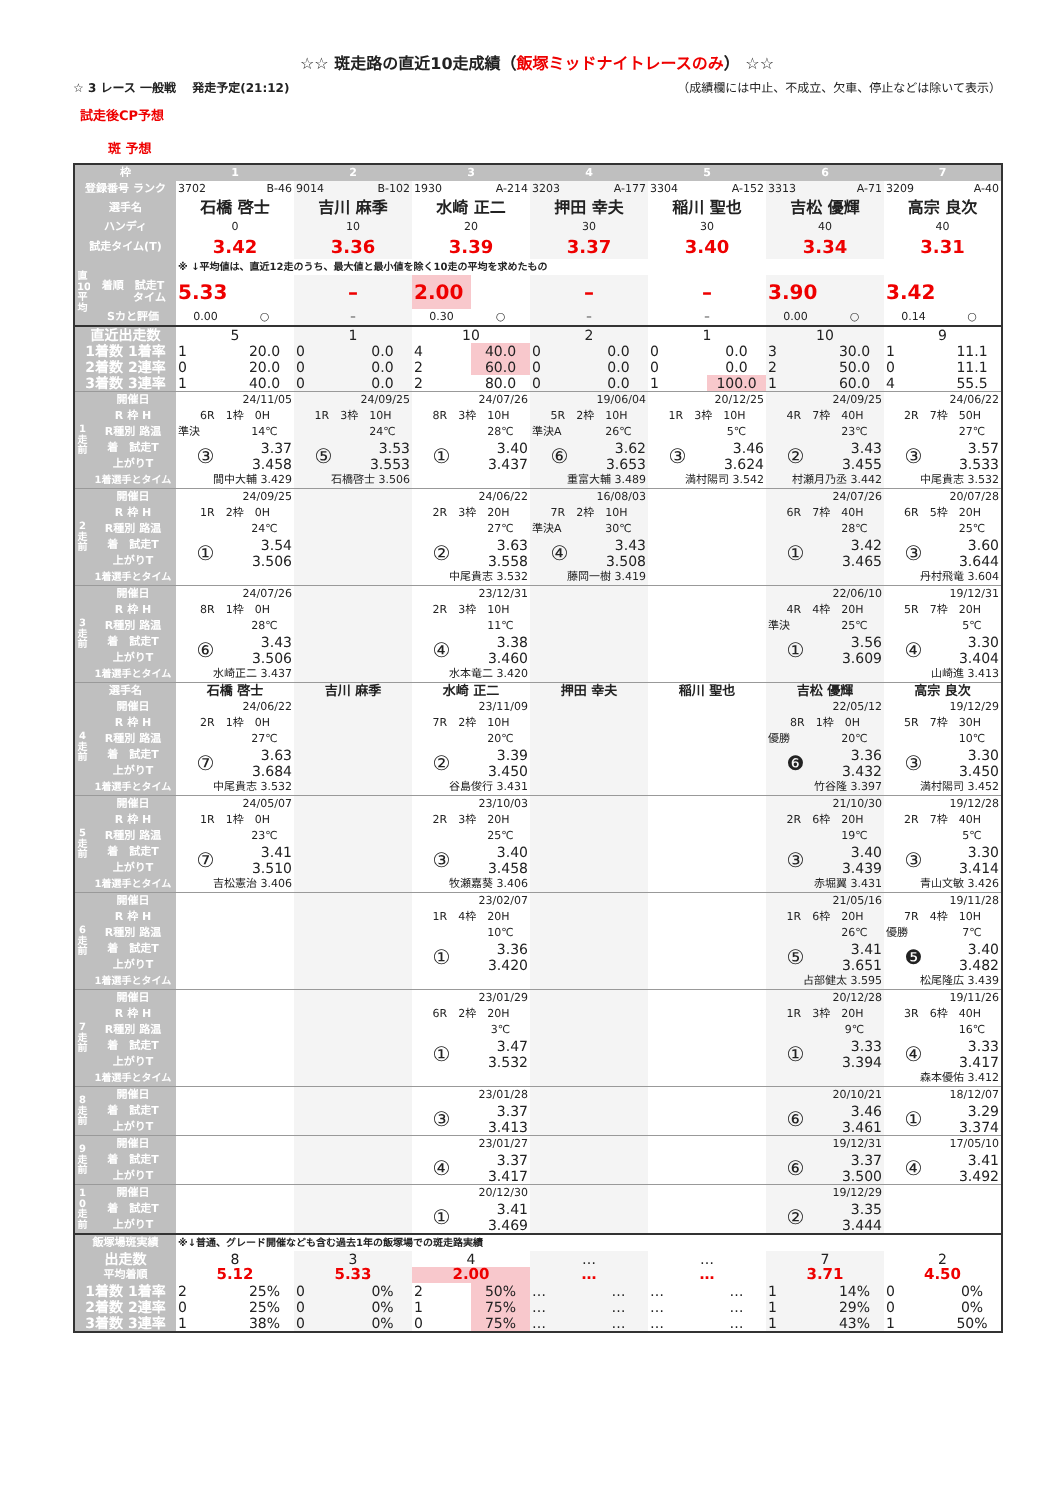☆☆ 斑走路の直近10走成績（飯塚ミッドナイトレースのみ） ☆☆
☆ 3 レース 一般戦　 発走予定(21:12) （成績欄には中止、不成立、欠車、停止などは除いて表示）
試走後CP予想
斑 予想
| 枠 | | 1 | | 2 | | 3 | | 4 | | 5 | | 6 | | 7 | |
| 登録番号 ランク | | 3702 | B-46 | 9014 | B-102 | 1930 | A-214 | 3203 | A-177 | 3304 | A-152 | 3313 | A-71 | 3209 | A-40 |
| 選手名 | | 石橋 啓士 | | 吉川 麻季 | | 水崎 正二 | | 押田 幸夫 | | 稲川 聖也 | | 吉松 優輝 | | 高宗 良次 | |
| ハンディ | | 0 | | 10 | | 20 | | 30 | | 30 | | 40 | | 40 | |
| 試走タイム(T) | | 3.42 | | 3.36 | | 3.39 | | 3.37 | | 3.40 | | 3.34 | | 3.31 | |
| 直 10 平 均 | | ※ ↓平均値は、直近12走のうち、最大値と最小値を除く10走の平均を求めたもの | | | | | | | | | | | | | |
| | 着順 試走T タイム | 5.33 | | – | | 2.00 | | – | | – | | 3.90 | | 3.42 | |
| | Sカと評価 | 0.00 | ○ | – | | 0.30 | ○ | – | | – | | 0.00 | ○ | 0.14 | ○ |
| 直近出走数 | | 5 | | 1 | | 10 | | 2 | | 1 | | 10 | | 9 | |
| 1着数 1着率 | | 1 | 20.0 | 0 | 0.0 | 4 | 40.0 | 0 | 0.0 | 0 | 0.0 | 3 | 30.0 | 1 | 11.1 |
| 2着数 2連率 | | 0 | 20.0 | 0 | 0.0 | 2 | 60.0 | 0 | 0.0 | 0 | 0.0 | 2 | 50.0 | 0 | 11.1 |
| 3着数 3連率 | | 1 | 40.0 | 0 | 0.0 | 2 | 80.0 | 0 | 0.0 | 1 | 100.0 | 1 | 60.0 | 4 | 55.5 |
| 1 走 前 | 開催日 | 24/11/05 | | 24/09/25 | | 24/07/26 | | 19/06/04 | | 20/12/25 | | 24/09/25 | | 24/06/22 | |
| | R 枠 H | 6R 1枠 0H | | 1R 3枠 10H | | 8R 3枠 10H | | 5R 2枠 10H | | 1R 3枠 10H | | 4R 7枠 40H | | 2R 7枠 50H | |
| | R種別 路温 | 準決 | 14℃ | | 24℃ | | 28℃ | 準決A | 26℃ | | 5℃ | | 23℃ | | 27℃ |
| | 着 試走T | ③ | 3.37 | ⑤ | 3.53 | ① | 3.40 | ⑥ | 3.62 | ③ | 3.46 | ② | 3.43 | ③ | 3.57 |
| | 上がりT | | 3.458 | | 3.553 | | 3.437 | | 3.653 | | 3.624 | | 3.455 | | 3.533 |
| | 1着選手とタイム | 間中大輔 3.429 | | 石橋啓士 3.506 | | | | 重富大輔 3.489 | | 満村陽司 3.542 | | 村瀬月乃丞 3.442 | | 中尾貴志 3.532 | |
| 2 走 前 | 開催日 | 24/09/25 | | | | 24/06/22 | | 16/08/03 | | | | 24/07/26 | | 20/07/28 | |
| | R 枠 H | 1R 2枠 0H | | | | 2R 3枠 20H | | 7R 2枠 10H | | | | 6R 7枠 40H | | 6R 5枠 20H | |
| | R種別 路温 | | 24℃ | | | | 27℃ | 準決A | 30℃ | | | | 28℃ | | 25℃ |
| | 着 試走T | ① | 3.54 | | | ② | 3.63 | ④ | 3.43 | | | ① | 3.42 | ③ | 3.60 |
| | 上がりT | | 3.506 | | | | 3.558 | | 3.508 | | | | 3.465 | | 3.644 |
| | 1着選手とタイム | | | | | 中尾貴志 3.532 | | 藤岡一樹 3.419 | | | | | | 丹村飛竜 3.604 | |
| 3 走 前 | 開催日 | 24/07/26 | | | | 23/12/31 | | | | | | 22/06/10 | | 19/12/31 | |
| | R 枠 H | 8R 1枠 0H | | | | 2R 3枠 10H | | | | | | 4R 4枠 20H | | 5R 7枠 20H | |
| | R種別 路温 | | 28℃ | | | | 11℃ | | | | | 準決 | 25℃ | | 5℃ |
| | 着 試走T | ⑥ | 3.43 | | | ④ | 3.38 | | | | | ① | 3.56 | ④ | 3.30 |
| | 上がりT | | 3.506 | | | | 3.460 | | | | | | 3.609 | | 3.404 |
| | 1着選手とタイム | 水崎正二 3.437 | | | | 水本竜二 3.420 | | | | | | | | 山崎進 3.413 | |
| 選手名 | | 石橋 啓士 | | 吉川 麻季 | | 水崎 正二 | | 押田 幸夫 | | 稲川 聖也 | | 吉松 優輝 | | 高宗 良次 | |
| 4 走 前 | 開催日 | 24/06/22 | | | | 23/11/09 | | | | | | 22/05/12 | | 19/12/29 | |
| | R 枠 H | 2R 1枠 0H | | | | 7R 2枠 10H | | | | | | 8R 1枠 0H | | 5R 7枠 30H | |
| | R種別 路温 | | 27℃ | | | | 20℃ | | | | | 優勝 | 20℃ | | 10℃ |
| | 着 試走T | ⑦ | 3.63 | | | ② | 3.39 | | | | | ❻ | 3.36 | ③ | 3.30 |
| | 上がりT | | 3.684 | | | | 3.450 | | | | | | 3.432 | | 3.450 |
| | 1着選手とタイム | 中尾貴志 3.532 | | | | 谷島俊行 3.431 | | | | | | 竹谷隆 3.397 | | 満村陽司 3.452 | |
| 5 走 前 | 開催日 | 24/05/07 | | | | 23/10/03 | | | | | | 21/10/30 | | 19/12/28 | |
| | R 枠 H | 1R 1枠 0H | | | | 2R 3枠 20H | | | | | | 2R 6枠 20H | | 2R 7枠 40H | |
| | R種別 路温 | | 23℃ | | | | 25℃ | | | | | | 19℃ | | 5℃ |
| | 着 試走T | ⑦ | 3.41 | | | ③ | 3.40 | | | | | ③ | 3.40 | ③ | 3.30 |
| | 上がりT | | 3.510 | | | | 3.458 | | | | | | 3.439 | | 3.414 |
| | 1着選手とタイム | 吉松憲治 3.406 | | | | 牧瀬嘉葵 3.406 | | | | | | 赤堀翼 3.431 | | 青山文敏 3.426 | |
| 6 走 前 | 開催日 | | | | | 23/02/07 | | | | | | 21/05/16 | | 19/11/28 | |
| | R 枠 H | | | | | 1R 4枠 20H | | | | | | 1R 6枠 20H | | 7R 4枠 10H | |
| | R種別 路温 | | | | | | 10℃ | | | | | | 26℃ | 優勝 | 7℃ |
| | 着 試走T | | | | | ① | 3.36 | | | | | ⑤ | 3.41 | ❺ | 3.40 |
| | 上がりT | | | | | | 3.420 | | | | | | 3.651 | | 3.482 |
| | 1着選手とタイム | | | | | | | | | | | 占部健太 3.595 | | 松尾隆広 3.439 | |
| 7 走 前 | 開催日 | | | | | 23/01/29 | | | | | | 20/12/28 | | 19/11/26 | |
| | R 枠 H | | | | | 6R 2枠 20H | | | | | | 1R 3枠 20H | | 3R 6枠 40H | |
| | R種別 路温 | | | | | | 3℃ | | | | | | 9℃ | | 16℃ |
| | 着 試走T | | | | | ① | 3.47 | | | | | ① | 3.33 | ④ | 3.33 |
| | 上がりT | | | | | | 3.532 | | | | | | 3.394 | | 3.417 |
| | 1着選手とタイム | | | | | | | | | | | | | 森本優佑 3.412 | |
| 8 走 前 | 開催日 | | | | | 23/01/28 | | | | | | 20/10/21 | | 18/12/07 | |
| | 着 試走T | | | | | ③ | 3.37 | | | | | ⑥ | 3.46 | ① | 3.29 |
| | 上がりT | | | | | | 3.413 | | | | | | 3.461 | | 3.374 |
| 9 走 前 | 開催日 | | | | | 23/01/27 | | | | | | 19/12/31 | | 17/05/10 | |
| | 着 試走T | | | | | ④ | 3.37 | | | | | ⑥ | 3.37 | ④ | 3.41 |
| | 上がりT | | | | | | 3.417 | | | | | | 3.500 | | 3.492 |
| 1 0 走 前 | 開催日 | | | | | 20/12/30 | | | | | | 19/12/29 | | | |
| | 着 試走T | | | | | ① | 3.41 | | | | | ② | 3.35 | | |
| | 上がりT | | | | | | 3.469 | | | | | | 3.444 | | |
| 飯塚場斑実績 | | ※↓普通、グレード開催なども含む過去1年の飯塚場での斑走路実績 | | | | | | | | | | | | | |
| 出走数 | | 8 | | 3 | | 4 | | … | | … | | 7 | | 2 | |
| 平均着順 | | 5.12 | | 5.33 | | 2.00 | | … | | … | | 3.71 | | 4.50 | |
| 1着数 1着率 | | 2 | 25% | 0 | 0% | 2 | 50% | … | … | … | … | 1 | 14% | 0 | 0% |
| 2着数 2連率 | | 0 | 25% | 0 | 0% | 1 | 75% | … | … | … | … | 1 | 29% | 0 | 0% |
| 3着数 3連率 | | 1 | 38% | 0 | 0% | 0 | 75% | … | … | … | … | 1 | 43% | 1 | 50% |